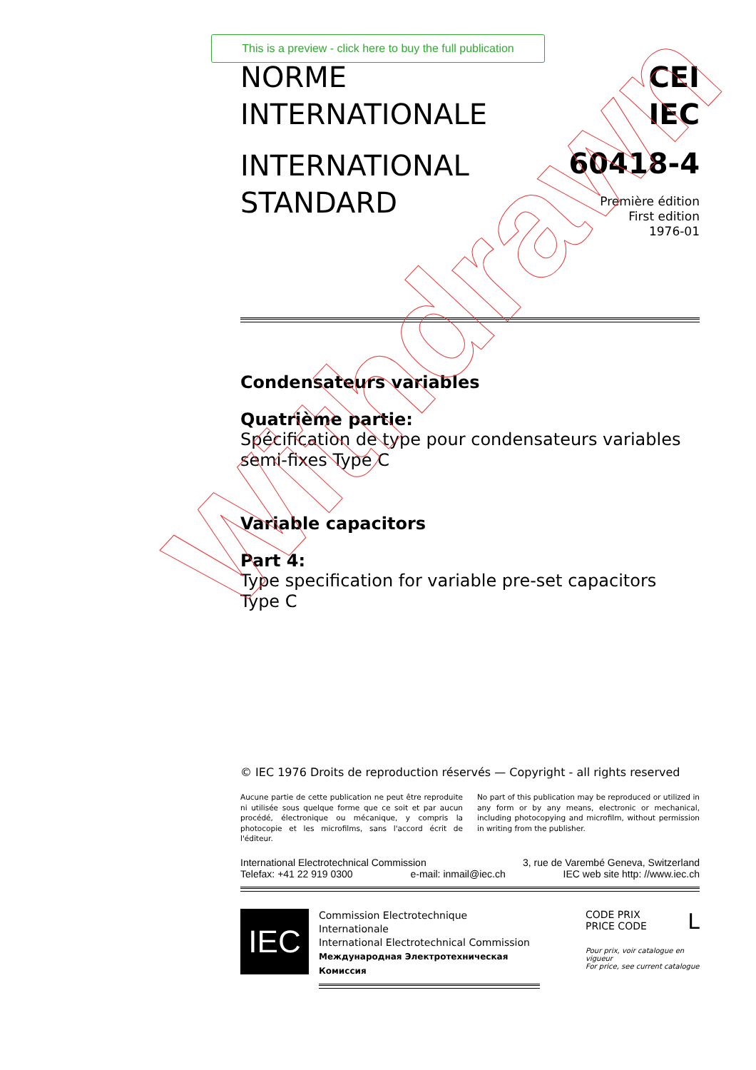This is a preview - click here to buy the full publication
NORME
INTERNATIONALE
INTERNATIONAL
STANDARD
CEI
IEC
60418-4
Première édition
First edition
1976-01
Condensateurs variables
Quatrième partie:
Spécification de type pour condensateurs variables semi-fixes Type C
Variable capacitors
Part 4:
Type specification for variable pre-set capacitors Type C
© IEC 1976 Droits de reproduction réservés — Copyright - all rights reserved
Aucune partie de cette publication ne peut être reproduite ni utilisée sous quelque forme que ce soit et par aucun procédé, électronique ou mécanique, y compris la photocopie et les microfilms, sans l'accord écrit de l'éditeur.
No part of this publication may be reproduced or utilized in any form or by any means, electronic or mechanical, including photocopying and microfilm, without permission in writing from the publisher.
International Electrotechnical Commission 3, rue de Varembé Geneva, Switzerland
Telefax: +41 22 919 0300 e-mail: inmail@iec.ch IEC web site http: //www.iec.ch
IEC
Commission Electrotechnique Internationale
International Electrotechnical Commission
Международная Электротехническая Комиссия
CODE PRIX
PRICE CODE L
Pour prix, voir catalogue en vigueur
For price, see current catalogue
Withdrawn